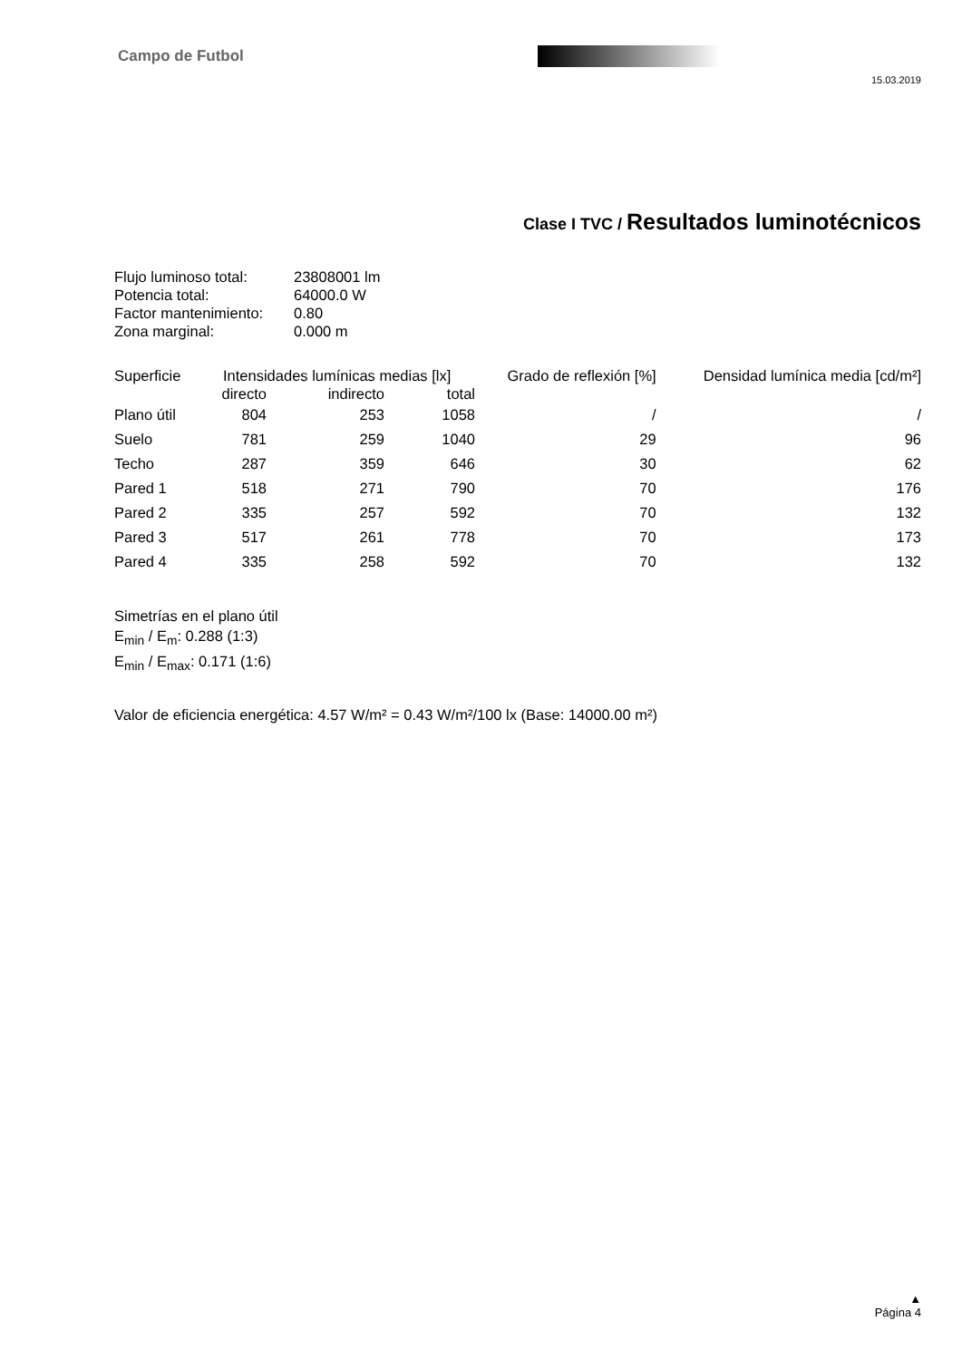Campo de Futbol
15.03.2019
Clase I TVC / Resultados luminotécnicos
| Flujo luminoso total: | 23808001 lm |
| Potencia total: | 64000.0 W |
| Factor mantenimiento: | 0.80 |
| Zona marginal: | 0.000 m |
| Superficie | Intensidades lumínicas medias [lx] | | | Grado de reflexión [%] | Densidad lumínica media [cd/m²] |
| --- | --- | --- | --- | --- | --- |
| | directo | indirecto | total | | |
| Plano útil | 804 | 253 | 1058 | / | / |
| Suelo | 781 | 259 | 1040 | 29 | 96 |
| Techo | 287 | 359 | 646 | 30 | 62 |
| Pared 1 | 518 | 271 | 790 | 70 | 176 |
| Pared 2 | 335 | 257 | 592 | 70 | 132 |
| Pared 3 | 517 | 261 | 778 | 70 | 173 |
| Pared 4 | 335 | 258 | 592 | 70 | 132 |
Simetrías en el plano útil
E<sub>min</sub> / E<sub>m</sub>: 0.288 (1:3)
E<sub>min</sub> / E<sub>max</sub>: 0.171 (1:6)
Valor de eficiencia energética: 4.57 W/m² = 0.43 W/m²/100 lx (Base: 14000.00 m²)
▲
Página 4